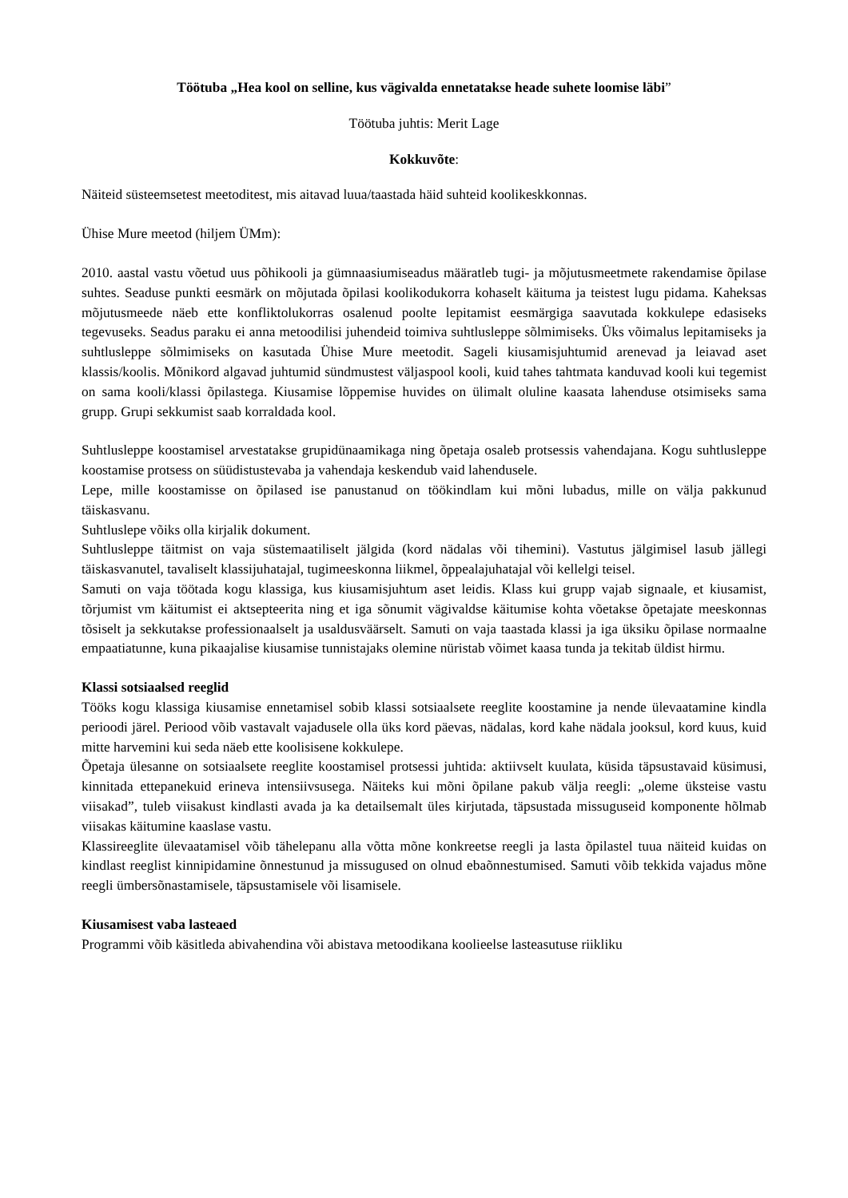Töötuba „Hea kool on selline, kus vägivalda ennetatakse heade suhete loomise läbi”
Töötuba juhtis: Merit Lage
Kokkuvõte:
Näiteid süsteemsetest meetoditest, mis aitavad luua/taastada häid suhteid koolikeskkonnas.
Ühise Mure meetod (hiljem ÜMm):
2010. aastal vastu võetud uus põhikooli ja gümnaasiumiseadus määratleb tugi- ja mõjutusmeetmete rakendamise õpilase suhtes. Seaduse punkti eesmärk on mõjutada õpilasi koolikodukorra kohaselt käituma ja teistest lugu pidama. Kaheksas mõjutusmeede näeb ette konfliktolukorras osalenud poolte lepitamist eesmärgiga saavutada kokkulepe edasiseks tegevuseks. Seadus paraku ei anna metoodilisi juhendeid toimiva suhtlusleppe sõlmimiseks. Üks võimalus lepitamiseks ja suhtlusleppe sõlmimiseks on kasutada Ühise Mure meetodit. Sageli kiusamisjuhtumid arenevad ja leiavad aset klassis/koolis. Mõnikord algavad juhtumid sündmustest väljaspool kooli, kuid tahes tahtmata kanduvad kooli kui tegemist on sama kooli/klassi õpilastega. Kiusamise lõppemise huvides on ülimalt oluline kaasata lahenduse otsimiseks sama grupp. Grupi sekkumist saab korraldada kool.
Suhtlusleppe koostamisel arvestatakse grupidünaamikaga ning õpetaja osaleb protsessis vahendajana. Kogu suhtlusleppe koostamise protsess on süüdistustevaba ja vahendaja keskendub vaid lahendusele.
Lepe, mille koostamisse on õpilased ise panustanud on töökindlam kui mõni lubadus, mille on välja pakkunud täiskasvanu.
Suhtluslepe võiks olla kirjalik dokument.
Suhtlusleppe täitmist on vaja süstemaatiliselt jälgida (kord nädalas või tihemini). Vastutus jälgimisel lasub jällegi täiskasvanutel, tavaliselt klassijuhatajal, tugimeeskonna liikmel, õppealajuhatajal või kellelgi teisel.
Samuti on vaja töötada kogu klassiga, kus kiusamisjuhtum aset leidis. Klass kui grupp vajab signaale, et kiusamist, tõrjumist vm käitumist ei aktsepteerita ning et iga sõnumit vägivaldse käitumise kohta võetakse õpetajate meeskonnas tõsiselt ja sekkutakse professionaalselt ja usaldusväärselt. Samuti on vaja taastada klassi ja iga üksiku õpilase normaalne empaatiatunne, kuna pikaajalise kiusamise tunnistajaks olemine nüristab võimet kaasa tunda ja tekitab üldist hirmu.
Klassi sotsiaalsed reeglid
Tööks kogu klassiga kiusamise ennetamisel sobib klassi sotsiaalsete reeglite koostamine ja nende ülevaatamine kindla perioodi järel. Periood võib vastavalt vajadusele olla üks kord päevas, nädalas, kord kahe nädala jooksul, kord kuus, kuid mitte harvemini kui seda näeb ette koolisisene kokkulepe.
Õpetaja ülesanne on sotsiaalsete reeglite koostamisel protsessi juhtida: aktiivselt kuulata, küsida täpsustavaid küsimusi, kinnitada ettepanekuid erineva intensiivsusega. Näiteks kui mõni õpilane pakub välja reegli: „oleme üksteise vastu viisakad”, tuleb viisakust kindlasti avada ja ka detailsemalt üles kirjutada, täpsustada missuguseid komponente hõlmab viisakas käitumine kaaslase vastu.
Klassireeglite ülevaatamisel võib tähelepanu alla võtta mõne konkreetse reegli ja lasta õpilastel tuua näiteid kuidas on kindlast reeglist kinnipidamine õnnestunud ja missugused on olnud ebaõnnestumised. Samuti võib tekkida vajadus mõne reegli ümbersõnastamisele, täpsustamisele või lisamisele.
Kiusamisest vaba lasteaed
Programmi võib käsitleda abivahendina või abistava metoodikana koolieelse lasteasutuse riikliku